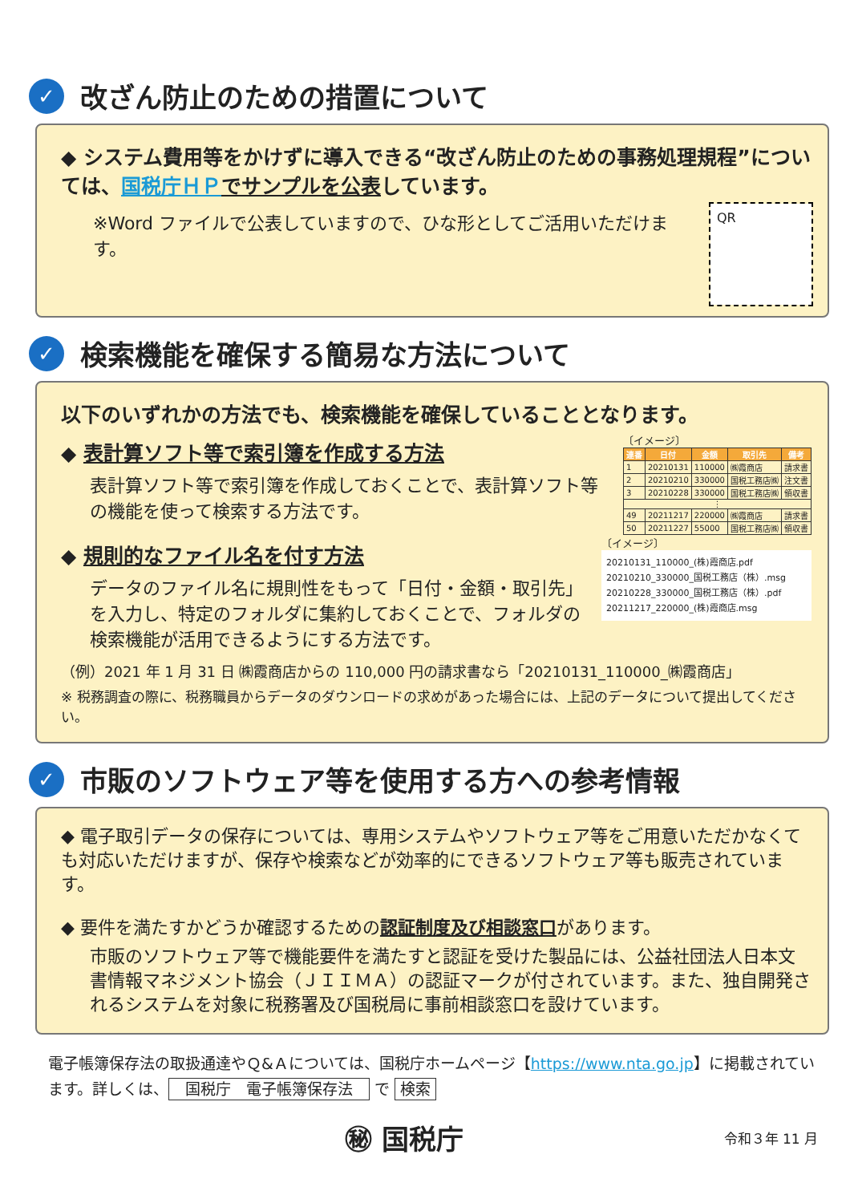✓
改ざん防止のための措置について
◆ システム費用等をかけずに導入できる“改ざん防止のための事務処理規程”については、国税庁ＨＰ でサンプルを公表しています。
※Word ファイルで公表していますので、ひな形としてご活用いただけます。
QR
✓
検索機能を確保する簡易な方法について
以下のいずれかの方法でも、検索機能を確保していることとなります。
◆ 表計算ソフト等で索引簿を作成する方法
表計算ソフト等で索引簿を作成しておくことで、表計算ソフト等の機能を使って検索する方法です。
〔イメージ〕
| 連番 | 日付 | 金額 | 取引先 | 備考 |
| --- | --- | --- | --- | --- |
| 1 | 20210131 | 110000 | ㈱霞商店 | 請求書 |
| 2 | 20210210 | 330000 | 国税工務店㈱ | 注文書 |
| 3 | 20210228 | 330000 | 国税工務店㈱ | 領収書 |
| ⋮ | | | | |
| 49 | 20211217 | 220000 | ㈱霞商店 | 請求書 |
| 50 | 20211227 | 55000 | 国税工務店㈱ | 領収書 |
◆ 規則的なファイル名を付す方法
データのファイル名に規則性をもって「日付・金額・取引先」を入力し、特定のフォルダに集約しておくことで、フォルダの検索機能が活用できるようにする方法です。
〔イメージ〕
20210131_110000_(株)霞商店.pdf
20210210_330000_国税工務店（株）.msg
20210228_330000_国税工務店（株）.pdf
20211217_220000_(株)霞商店.msg
（例）2021 年 1 月 31 日 ㈱霞商店からの 110,000 円の請求書なら「20210131_110000_㈱霞商店」
※ 税務調査の際に、税務職員からデータのダウンロードの求めがあった場合には、上記のデータについて提出してください。
✓
市販のソフトウェア等を使用する方への参考情報
◆ 電子取引データの保存については、専用システムやソフトウェア等をご用意いただかなくても対応いただけますが、保存や検索などが効率的にできるソフトウェア等も販売されています。
◆ 要件を満たすかどうか確認するための認証制度及び相談窓口があります。
市販のソフトウェア等で機能要件を満たすと認証を受けた製品には、公益社団法人日本文書情報マネジメント協会（ＪＩＩＭＡ）の認証マークが付されています。また、独自開発されるシステムを対象に税務署及び国税局に事前相談窓口を設けています。
電子帳簿保存法の取扱通達やＱ&Ａについては、国税庁ホームページ【https://www.nta.go.jp】に掲載されています。詳しくは、 国税庁　電子帳簿保存法 で 検索
㊙ 国税庁 令和３年 11 月